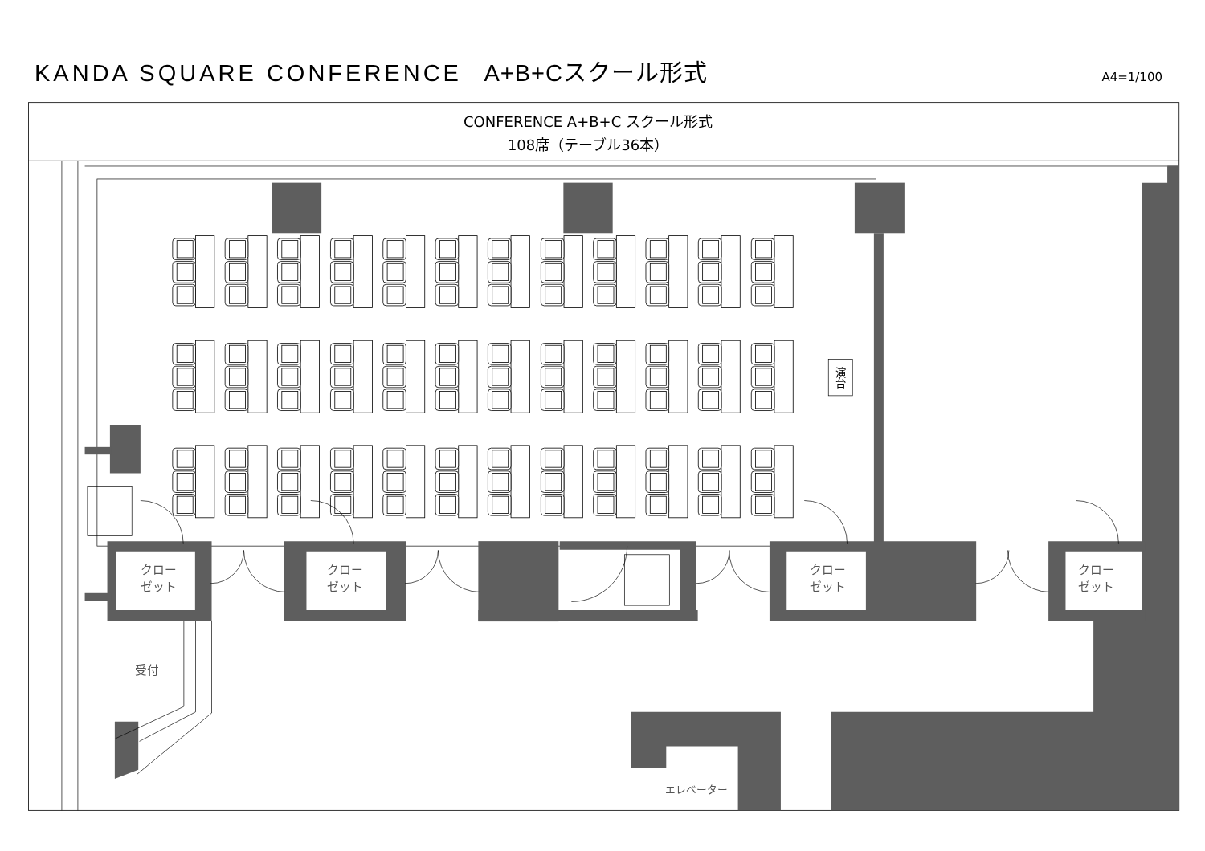KANDA SQUARE CONFERENCE A+B+Cスクール形式
A4=1/100
CONFERENCE A+B+C スクール形式
108席（テーブル36本）
演台
クロー
ゼット
クロー
ゼット
クロー
ゼット
クロー
ゼット
受付
エレベーター